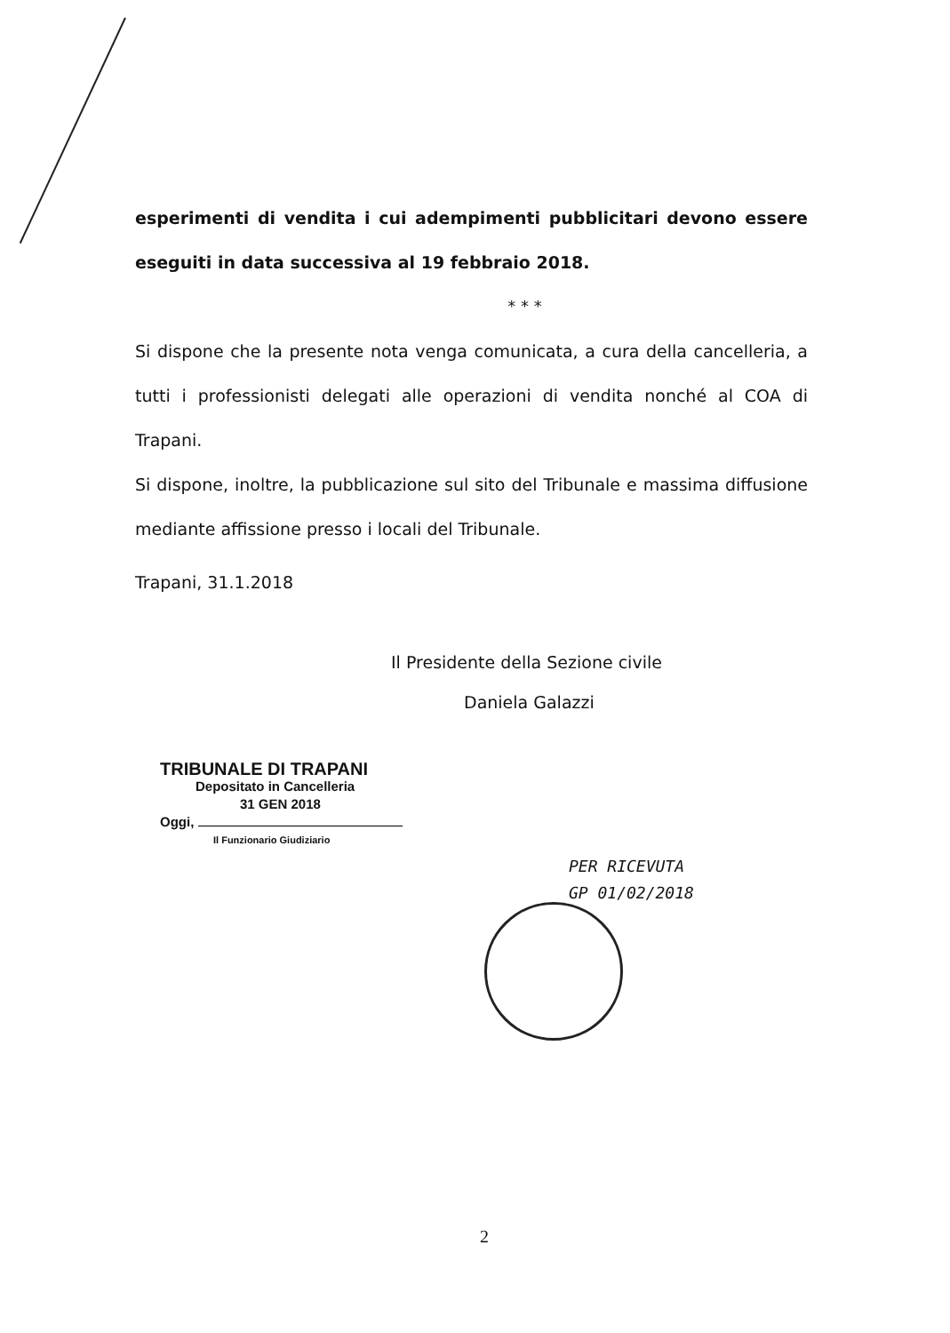esperimenti di vendita i cui adempimenti pubblicitari devono essere eseguiti in data successiva al 19 febbraio 2018.
* * *
Si dispone che la presente nota venga comunicata, a cura della cancelleria, a tutti i professionisti delegati alle operazioni di vendita nonché al COA di Trapani.
Si dispone, inoltre, la pubblicazione sul sito del Tribunale e massima diffusione mediante affissione presso i locali del Tribunale.
Trapani, 31.1.2018
Il Presidente della Sezione civile
Daniela Galazzi
TRIBUNALE DI TRAPANI
Depositato in Cancelleria
31 GEN 2018
Oggi,
Il Funzionario Giudiziario
PER RICEVUTA
GP 01/02/2018
2